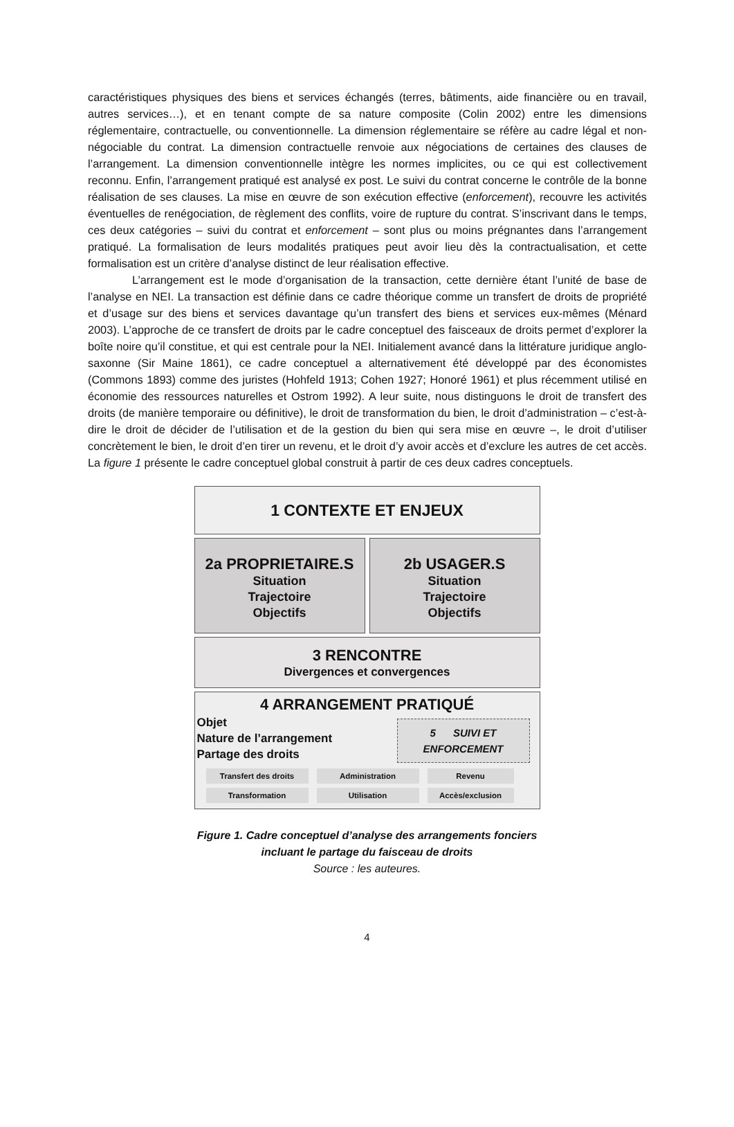caractéristiques physiques des biens et services échangés (terres, bâtiments, aide financière ou en travail, autres services…), et en tenant compte de sa nature composite (Colin 2002) entre les dimensions réglementaire, contractuelle, ou conventionnelle. La dimension réglementaire se réfère au cadre légal et non-négociable du contrat. La dimension contractuelle renvoie aux négociations de certaines des clauses de l’arrangement. La dimension conventionnelle intègre les normes implicites, ou ce qui est collectivement reconnu. Enfin, l’arrangement pratiqué est analysé ex post. Le suivi du contrat concerne le contrôle de la bonne réalisation de ses clauses. La mise en œuvre de son exécution effective (enforcement), recouvre les activités éventuelles de renégociation, de règlement des conflits, voire de rupture du contrat. S’inscrivant dans le temps, ces deux catégories – suivi du contrat et enforcement – sont plus ou moins prégnantes dans l’arrangement pratiqué. La formalisation de leurs modalités pratiques peut avoir lieu dès la contractualisation, et cette formalisation est un critère d’analyse distinct de leur réalisation effective.
L’arrangement est le mode d’organisation de la transaction, cette dernière étant l’unité de base de l’analyse en NEI. La transaction est définie dans ce cadre théorique comme un transfert de droits de propriété et d’usage sur des biens et services davantage qu’un transfert des biens et services eux-mêmes (Ménard 2003). L’approche de ce transfert de droits par le cadre conceptuel des faisceaux de droits permet d’explorer la boîte noire qu’il constitue, et qui est centrale pour la NEI. Initialement avancé dans la littérature juridique anglo-saxonne (Sir Maine 1861), ce cadre conceptuel a alternativement été développé par des économistes (Commons 1893) comme des juristes (Hohfeld 1913; Cohen 1927; Honoré 1961) et plus récemment utilisé en économie des ressources naturelles et Ostrom 1992). A leur suite, nous distinguons le droit de transfert des droits (de manière temporaire ou définitive), le droit de transformation du bien, le droit d’administration – c’est-à-dire le droit de décider de l’utilisation et de la gestion du bien qui sera mise en œuvre –, le droit d’utiliser concrètement le bien, le droit d’en tirer un revenu, et le droit d’y avoir accès et d’exclure les autres de cet accès. La figure 1 présente le cadre conceptuel global construit à partir de ces deux cadres conceptuels.
1 CONTEXTE ET ENJEUX
2a PROPRIETAIRE.S
Situation
Trajectoire
Objectifs
2b USAGER.S
Situation
Trajectoire
Objectifs
3 RENCONTRE
Divergences et convergences
4 ARRANGEMENT PRATIQUÉ
5 SUIVI ET
ENFORCEMENT
Objet
Nature de l’arrangement
Partage des droits
Transfert des droits
Administration
Revenu
Transformation
Utilisation
Accès/exclusion
Figure 1. Cadre conceptuel d’analyse des arrangements fonciers
incluant le partage du faisceau de droits
Source : les auteures.
4